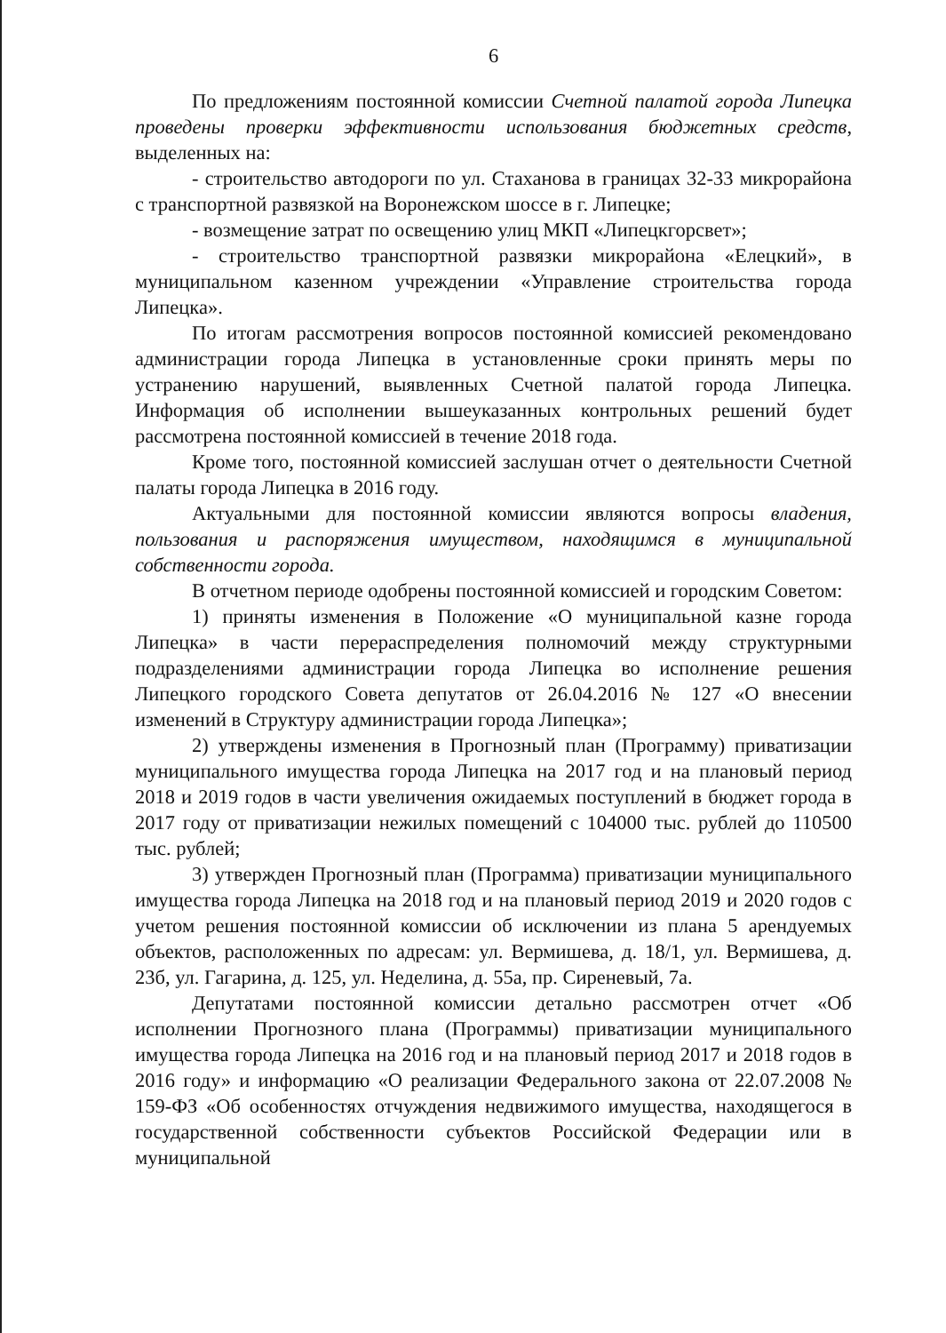6
По предложениям постоянной комиссии Счетной палатой города Липецка проведены проверки эффективности использования бюджетных средств, выделенных на:
- строительство автодороги по ул. Стаханова в границах 32-33 микрорайона с транспортной развязкой на Воронежском шоссе в г. Липецке;
- возмещение затрат по освещению улиц МКП «Липецкгорсвет»;
- строительство транспортной развязки микрорайона «Елецкий», в муниципальном казенном учреждении «Управление строительства города Липецка».
По итогам рассмотрения вопросов постоянной комиссией рекомендовано администрации города Липецка в установленные сроки принять меры по устранению нарушений, выявленных Счетной палатой города Липецка. Информация об исполнении вышеуказанных контрольных решений будет рассмотрена постоянной комиссией в течение 2018 года.
Кроме того, постоянной комиссией заслушан отчет о деятельности Счетной палаты города Липецка в 2016 году.
Актуальными для постоянной комиссии являются вопросы владения, пользования и распоряжения имуществом, находящимся в муниципальной собственности города.
В отчетном периоде одобрены постоянной комиссией и городским Советом:
1) приняты изменения в Положение «О муниципальной казне города Липецка» в части перераспределения полномочий между структурными подразделениями администрации города Липецка во исполнение решения Липецкого городского Совета депутатов от 26.04.2016 № 127 «О внесении изменений в Структуру администрации города Липецка»;
2) утверждены изменения в Прогнозный план (Программу) приватизации муниципального имущества города Липецка на 2017 год и на плановый период 2018 и 2019 годов в части увеличения ожидаемых поступлений в бюджет города в 2017 году от приватизации нежилых помещений с 104000 тыс. рублей до 110500 тыс. рублей;
3) утвержден Прогнозный план (Программа) приватизации муниципального имущества города Липецка на 2018 год и на плановый период 2019 и 2020 годов с учетом решения постоянной комиссии об исключении из плана 5 арендуемых объектов, расположенных по адресам: ул. Вермишева, д. 18/1, ул. Вермишева, д. 23б, ул. Гагарина, д. 125, ул. Неделина, д. 55а, пр. Сиреневый, 7а.
Депутатами постоянной комиссии детально рассмотрен отчет «Об исполнении Прогнозного плана (Программы) приватизации муниципального имущества города Липецка на 2016 год и на плановый период 2017 и 2018 годов в 2016 году» и информацию «О реализации Федерального закона от 22.07.2008 № 159-ФЗ «Об особенностях отчуждения недвижимого имущества, находящегося в государственной собственности субъектов Российской Федерации или в муниципальной